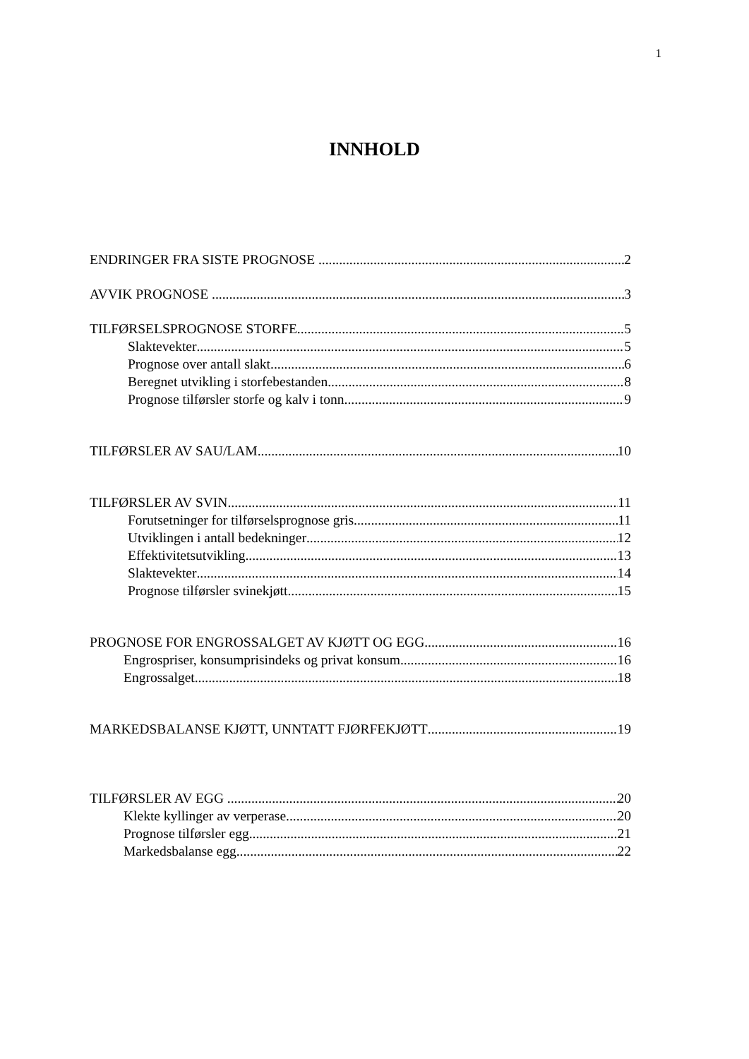1
INNHOLD
ENDRINGER FRA SISTE PROGNOSE 2
AVVIK PROGNOSE 3
TILFØRSELSPROGNOSE STORFE 5
Slaktevekter 5
Prognose over antall slakt 6
Beregnet utvikling i storfebestanden 8
Prognose tilførsler storfe og kalv i tonn 9
TILFØRSLER AV SAU/LAM 10
TILFØRSLER AV SVIN 11
Forutsetninger for tilførselsprognose gris 11
Utviklingen i antall bedekninger 12
Effektivitetsutvikling 13
Slaktevekter 14
Prognose tilførsler svinekjøtt 15
PROGNOSE FOR ENGROSSALGET AV KJØTT OG EGG 16
Engrospriser, konsumprisindeks og privat konsum 16
Engrossalget 18
MARKEDSBALANSE KJØTT, UNNTATT FJØRFEKJØTT 19
TILFØRSLER AV EGG 20
Klekte kyllinger av verperase 20
Prognose tilførsler egg 21
Markedsbalanse egg 22